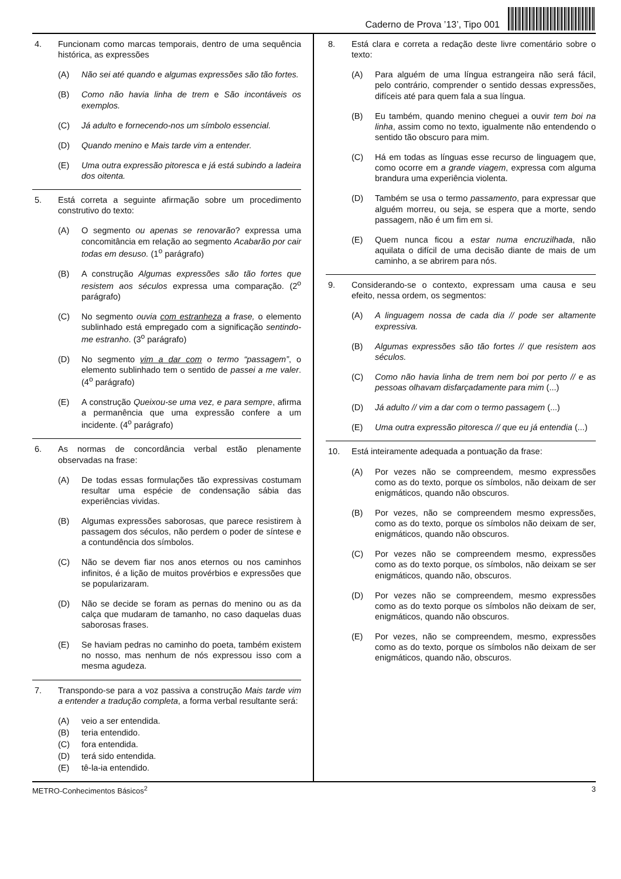Caderno de Prova ’13’, Tipo 001
4. Funcionam como marcas temporais, dentro de uma sequência histórica, as expressões
(A) Não sei até quando e algumas expressões são tão fortes.
(B) Como não havia linha de trem e São incontáveis os exemplos.
(C) Já adulto e fornecendo-nos um símbolo essencial.
(D) Quando menino e Mais tarde vim a entender.
(E) Uma outra expressão pitoresca e já está subindo a ladeira dos oitenta.
5. Está correta a seguinte afirmação sobre um procedimento construtivo do texto:
(A) O segmento ou apenas se renovarão? expressa uma concomitância em relação ao segmento Acabarão por cair todas em desuso. (1<sup>o</sup> parágrafo)
(B) A construção Algumas expressões são tão fortes que resistem aos séculos expressa uma comparação. (2<sup>o</sup> parágrafo)
(C) No segmento ouvia com estranheza a frase, o elemento sublinhado está empregado com a significação sentindo-me estranho. (3<sup>o</sup> parágrafo)
(D) No segmento vim a dar com o termo “passagem”, o elemento sublinhado tem o sentido de passei a me valer. (4<sup>o</sup> parágrafo)
(E) A construção Queixou-se uma vez, e para sempre, afirma a permanência que uma expressão confere a um incidente. (4<sup>o</sup> parágrafo)
6. As normas de concordância verbal estão plenamente observadas na frase:
(A) De todas essas formulações tão expressivas costumam resultar uma espécie de condensação sábia das experiências vividas.
(B) Algumas expressões saborosas, que parece resistirem à passagem dos séculos, não perdem o poder de síntese e a contundência dos símbolos.
(C) Não se devem fiar nos anos eternos ou nos caminhos infinitos, é a lição de muitos provérbios e expressões que se popularizaram.
(D) Não se decide se foram as pernas do menino ou as da calça que mudaram de tamanho, no caso daquelas duas saborosas frases.
(E) Se haviam pedras no caminho do poeta, também existem no nosso, mas nenhum de nós expressou isso com a mesma agudeza.
7. Transpondo-se para a voz passiva a construção Mais tarde vim a entender a tradução completa, a forma verbal resultante será:
(A) veio a ser entendida.
(B) teria entendido.
(C) fora entendida.
(D) terá sido entendida.
(E) tê-la-ia entendido.
8. Está clara e correta a redação deste livre comentário sobre o texto:
(A) Para alguém de uma língua estrangeira não será fácil, pelo contrário, comprender o sentido dessas expressões, difíceis até para quem fala a sua língua.
(B) Eu também, quando menino cheguei a ouvir tem boi na linha, assim como no texto, igualmente não entendendo o sentido tão obscuro para mim.
(C) Há em todas as línguas esse recurso de linguagem que, como ocorre em a grande viagem, expressa com alguma brandura uma experiência violenta.
(D) Também se usa o termo passamento, para expressar que alguém morreu, ou seja, se espera que a morte, sendo passagem, não é um fim em si.
(E) Quem nunca ficou a estar numa encruzilhada, não aquilata o difícil de uma decisão diante de mais de um caminho, a se abrirem para nós.
9. Considerando-se o contexto, expressam uma causa e seu efeito, nessa ordem, os segmentos:
(A) A linguagem nossa de cada dia // pode ser altamente expressiva.
(B) Algumas expressões são tão fortes // que resistem aos séculos.
(C) Como não havia linha de trem nem boi por perto // e as pessoas olhavam disfarçadamente para mim (...)
(D) Já adulto // vim a dar com o termo passagem (...)
(E) Uma outra expressão pitoresca // que eu já entendia (...)
10. Está inteiramente adequada a pontuação da frase:
(A) Por vezes não se compreendem, mesmo expressões como as do texto, porque os símbolos, não deixam de ser enigmáticos, quando não obscuros.
(B) Por vezes, não se compreendem mesmo expressões, como as do texto, porque os símbolos não deixam de ser, enigmáticos, quando não obscuros.
(C) Por vezes não se compreendem mesmo, expressões como as do texto porque, os símbolos, não deixam se ser enigmáticos, quando não, obscuros.
(D) Por vezes não se compreendem, mesmo expressões como as do texto porque os símbolos não deixam de ser, enigmáticos, quando não obscuros.
(E) Por vezes, não se compreendem, mesmo, expressões como as do texto, porque os símbolos não deixam de ser enigmáticos, quando não, obscuros.
METRO-Conhecimentos Básicos<sup>2</sup> 3